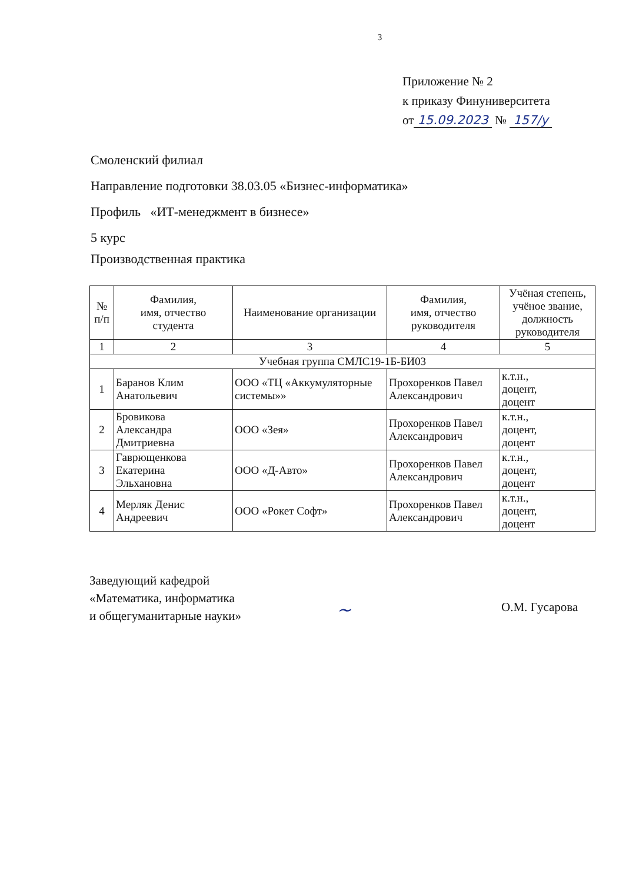3
Приложение № 2
к приказу Финуниверситета
от 15.09.2023 № 157/у
Смоленский филиал
Направление подготовки 38.03.05 «Бизнес-информатика»
Профиль «ИТ-менеджмент в бизнесе»
5 курс
Производственная практика
| № п/п | Фамилия, имя, отчество студента | Наименование организации | Фамилия, имя, отчество руководителя | Учёная степень, учёное звание, должность руководителя |
| --- | --- | --- | --- | --- |
| 1 | 2 | 3 | 4 | 5 |
| Учебная группа СМЛС19-1Б-БИ03 | | | | |
| 1 | Баранов Клим Анатольевич | ООО «ТЦ «Аккумуляторные системы»» | Прохоренков Павел Александрович | к.т.н., доцент, доцент |
| 2 | Бровикова Александра Дмитриевна | ООО «Зея» | Прохоренков Павел Александрович | к.т.н., доцент, доцент |
| 3 | Гаврющенкова Екатерина Эльхановна | ООО «Д-Авто» | Прохоренков Павел Александрович | к.т.н., доцент, доцент |
| 4 | Мерляк Денис Андреевич | ООО «Рокет Софт» | Прохоренков Павел Александрович | к.т.н., доцент, доцент |
Заведующий кафедрой
«Математика, информатика
и общегуманитарные науки»
~
О.М. Гусарова